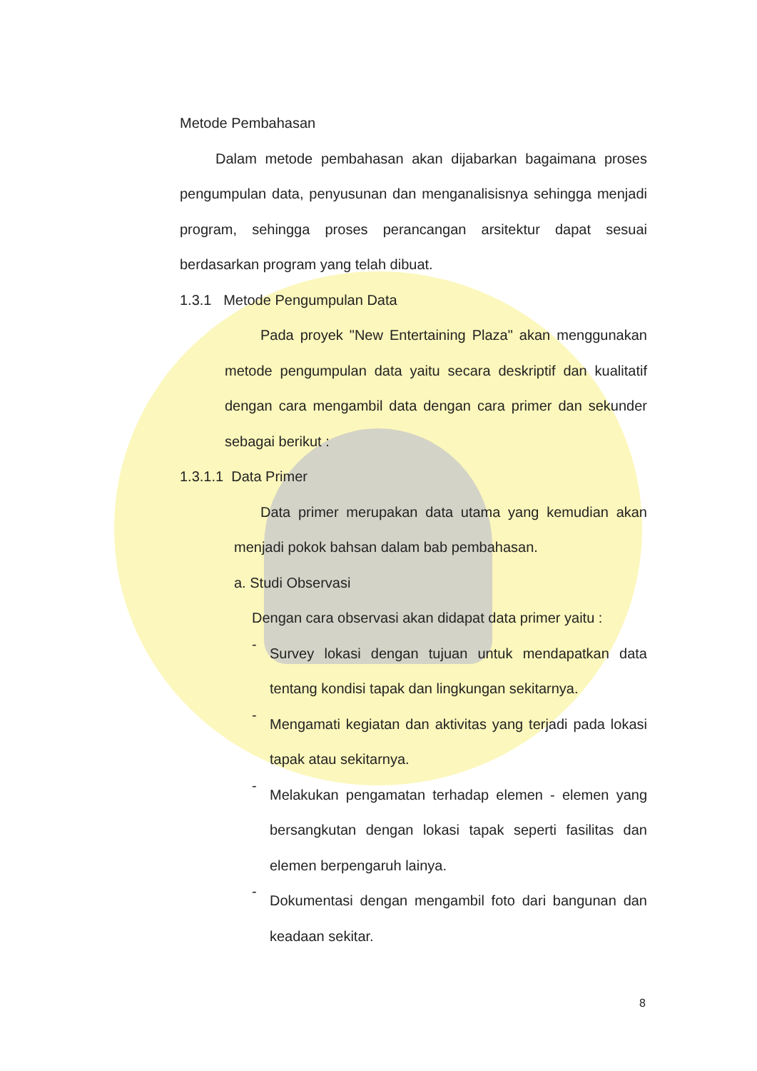Metode Pembahasan
Dalam metode pembahasan akan dijabarkan bagaimana proses pengumpulan data, penyusunan dan menganalisisnya sehingga menjadi program, sehingga proses perancangan arsitektur dapat sesuai berdasarkan program yang telah dibuat.
1.3.1 Metode Pengumpulan Data
Pada proyek "New Entertaining Plaza" akan menggunakan metode pengumpulan data yaitu secara deskriptif dan kualitatif dengan cara mengambil data dengan cara primer dan sekunder sebagai berikut :
1.3.1.1 Data Primer
Data primer merupakan data utama yang kemudian akan menjadi pokok bahsan dalam bab pembahasan.
a. Studi Observasi
Dengan cara observasi akan didapat data primer yaitu :
-
Survey lokasi dengan tujuan untuk mendapatkan data tentang kondisi tapak dan lingkungan sekitarnya.
-
Mengamati kegiatan dan aktivitas yang terjadi pada lokasi tapak atau sekitarnya.
-
Melakukan pengamatan terhadap elemen - elemen yang bersangkutan dengan lokasi tapak seperti fasilitas dan elemen berpengaruh lainya.
-
Dokumentasi dengan mengambil foto dari bangunan dan keadaan sekitar.
8